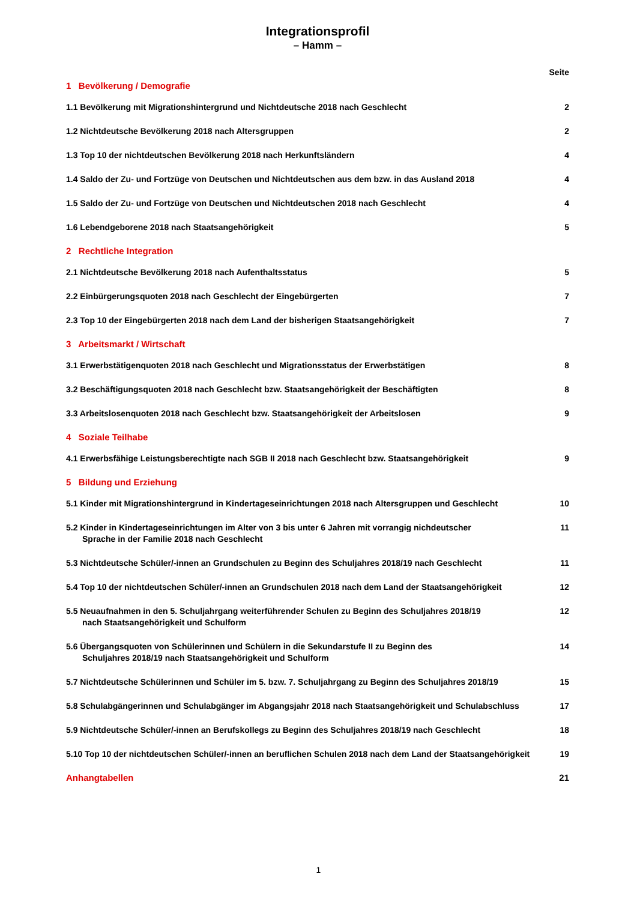Integrationsprofil
– Hamm –
Seite
1 Bevölkerung / Demografie
1.1 Bevölkerung mit Migrationshintergrund und Nichtdeutsche 2018 nach Geschlecht 2
1.2 Nichtdeutsche Bevölkerung 2018 nach Altersgruppen 2
1.3 Top 10 der nichtdeutschen Bevölkerung 2018 nach Herkunftsländern 4
1.4 Saldo der Zu- und Fortzüge von Deutschen und Nichtdeutschen aus dem bzw. in das Ausland 2018 4
1.5 Saldo der Zu- und Fortzüge von Deutschen und Nichtdeutschen 2018 nach Geschlecht 4
1.6 Lebendgeborene 2018 nach Staatsangehörigkeit 5
2 Rechtliche Integration
2.1 Nichtdeutsche Bevölkerung 2018 nach Aufenthaltsstatus 5
2.2 Einbürgerungsquoten 2018 nach Geschlecht der Eingebürgerten 7
2.3 Top 10 der Eingebürgerten 2018 nach dem Land der bisherigen Staatsangehörigkeit 7
3 Arbeitsmarkt / Wirtschaft
3.1 Erwerbstätigenquoten 2018 nach Geschlecht und Migrationsstatus der Erwerbstätigen 8
3.2 Beschäftigungsquoten 2018 nach Geschlecht bzw. Staatsangehörigkeit der Beschäftigten 8
3.3 Arbeitslosenquoten 2018 nach Geschlecht bzw. Staatsangehörigkeit der Arbeitslosen 9
4 Soziale Teilhabe
4.1 Erwerbsfähige Leistungsberechtigte nach SGB II 2018 nach Geschlecht bzw. Staatsangehörigkeit 9
5 Bildung und Erziehung
5.1 Kinder mit Migrationshintergrund in Kindertageseinrichtungen 2018 nach Altersgruppen und Geschlecht 10
5.2 Kinder in Kindertageseinrichtungen im Alter von 3 bis unter 6 Jahren mit vorrangig nichdeutscher
Sprache in der Familie 2018 nach Geschlecht 11
5.3 Nichtdeutsche Schüler/-innen an Grundschulen zu Beginn des Schuljahres 2018/19 nach Geschlecht 11
5.4 Top 10 der nichtdeutschen Schüler/-innen an Grundschulen 2018 nach dem Land der Staatsangehörigkeit 12
5.5 Neuaufnahmen in den 5. Schuljahrgang weiterführender Schulen zu Beginn des Schuljahres 2018/19
nach Staatsangehörigkeit und Schulform 12
5.6 Übergangsquoten von Schülerinnen und Schülern in die Sekundarstufe II zu Beginn des
Schuljahres 2018/19 nach Staatsangehörigkeit und Schulform 14
5.7 Nichtdeutsche Schülerinnen und Schüler im 5. bzw. 7. Schuljahrgang zu Beginn des Schuljahres 2018/19 15
5.8 Schulabgängerinnen und Schulabgänger im Abgangsjahr 2018 nach Staatsangehörigkeit und Schulabschluss 17
5.9 Nichtdeutsche Schüler/-innen an Berufskollegs zu Beginn des Schuljahres 2018/19 nach Geschlecht 18
5.10 Top 10 der nichtdeutschen Schüler/-innen an beruflichen Schulen 2018 nach dem Land der Staatsangehörigkeit 19
Anhangtabellen 21
1